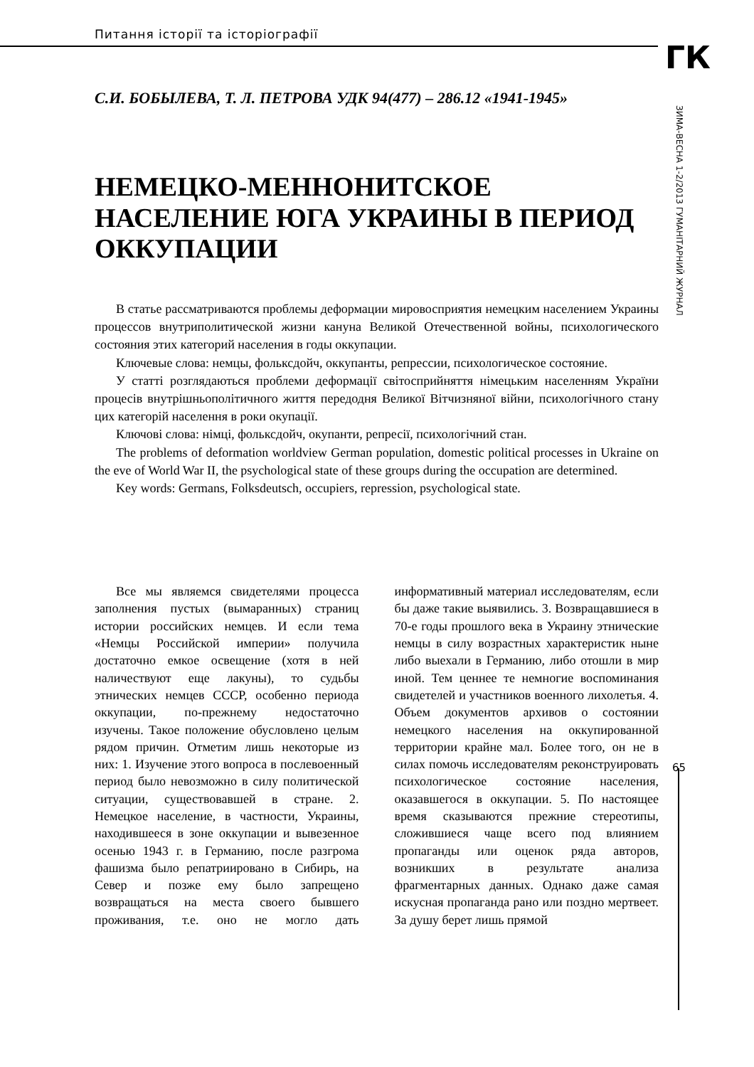Питання історії та історіографії
ГК
ЗИМА-ВЕСНА 1-2/2013 ГУМАНІТАРНИЙ ЖУРНАЛ
65
С.И. БОБЫЛЕВА, Т. Л. ПЕТРОВА УДК 94(477) – 286.12 «1941-1945»
НЕМЕЦКО-МЕННОНИТСКОЕ НАСЕЛЕНИЕ ЮГА УКРАИНЫ В ПЕРИОД ОККУПАЦИИ
В статье рассматриваются проблемы деформации мировосприятия немецким населением Украины процессов внутриполитической жизни кануна Великой Отечественной войны, психологического состояния этих категорий населения в годы оккупации.
Ключевые слова: немцы, фольксдойч, оккупанты, репрессии, психологическое состояние.
У статті розглядаються проблеми деформації світосприйняття німецьким населенням України процесів внутрішньополітичного життя передодня Великої Вітчизняної війни, психологічного стану цих категорій населення в роки окупації.
Ключові слова: німці, фольксдойч, окупанти, репресії, психологічний стан.
The problems of deformation worldview German population, domestic political processes in Ukraine on the eve of World War II, the psychological state of these groups during the occupation are determined.
Key words: Germans, Folksdeutsch, occupiers, repression, psychological state.
Все мы являемся свидетелями процесса заполнения пустых (вымаранных) страниц истории российских немцев. И если тема «Немцы Российской империи» получила достаточно емкое освещение (хотя в ней наличествуют еще лакуны), то судьбы этнических немцев СССР, особенно периода оккупации, по-прежнему недостаточно изучены. Такое положение обусловлено целым рядом причин. Отметим лишь некоторые из них: 1. Изучение этого вопроса в послевоенный период было невозможно в силу политической ситуации, существовавшей в стране. 2. Немецкое население, в частности, Украины, находившееся в зоне оккупации и вывезенное осенью 1943 г. в Германию, после разгрома фашизма было репатриировано в Сибирь, на Север и позже ему было запрещено возвращаться на места своего бывшего проживания, т.е. оно не могло дать информативный материал исследователям, если бы даже такие выявились. 3. Возвращавшиеся в 70-е годы прошлого века в Украину этнические немцы в силу возрастных характеристик ныне либо выехали в Германию, либо отошли в мир иной. Тем ценнее те немногие воспоминания свидетелей и участников военного лихолетья. 4. Объем документов архивов о состоянии немецкого населения на оккупированной территории крайне мал. Более того, он не в силах помочь исследователям реконструировать психологическое состояние населения, оказавшегося в оккупации. 5. По настоящее время сказываются прежние стереотипы, сложившиеся чаще всего под влиянием пропаганды или оценок ряда авторов, возникших в результате анализа фрагментарных данных. Однако даже самая искусная пропаганда рано или поздно мертвеет. За душу берет лишь прямой